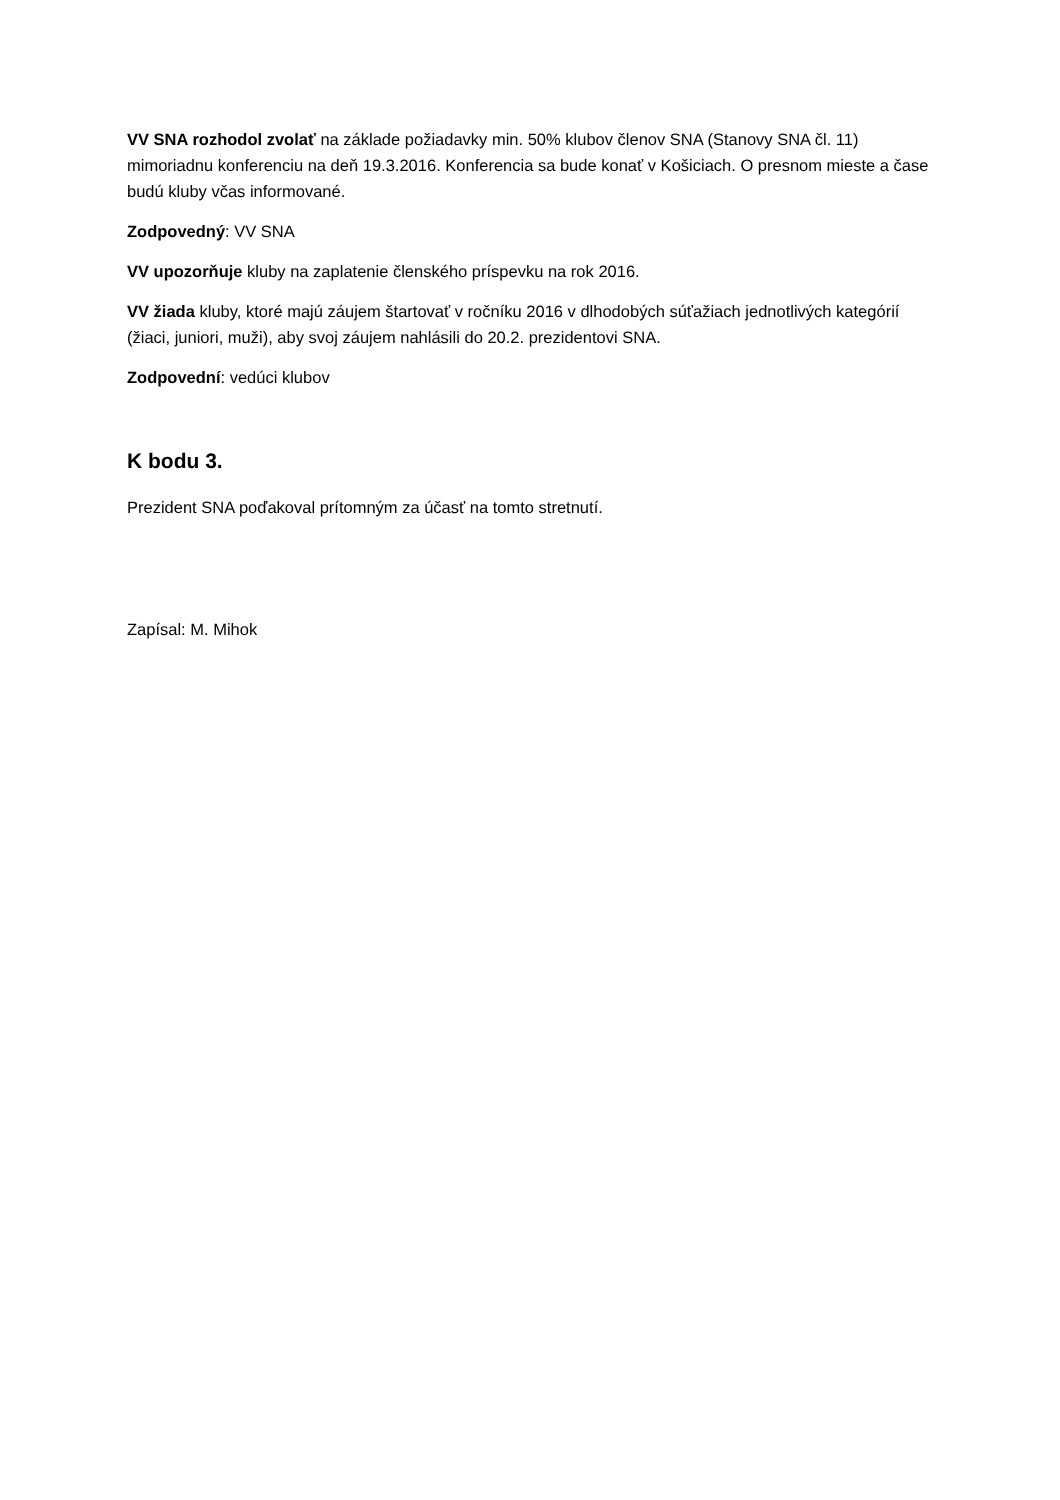VV SNA rozhodol zvolať na základe požiadavky min. 50% klubov členov SNA (Stanovy SNA čl. 11) mimoriadnu konferenciu na deň 19.3.2016. Konferencia sa bude konať v Košiciach. O presnom mieste a čase budú kluby včas informované.
Zodpovedný: VV SNA
VV upozorňuje kluby na zaplatenie členského príspevku na rok 2016.
VV žiada kluby, ktoré majú záujem štartovať v ročníku 2016 v dlhodobých súťažiach jednotlivých kategórií (žiaci, juniori, muži), aby svoj záujem nahlásili do 20.2. prezidentovi SNA.
Zodpovední: vedúci klubov
K bodu 3.
Prezident SNA poďakoval prítomným za účasť na tomto stretnutí.
Zapísal: M. Mihok